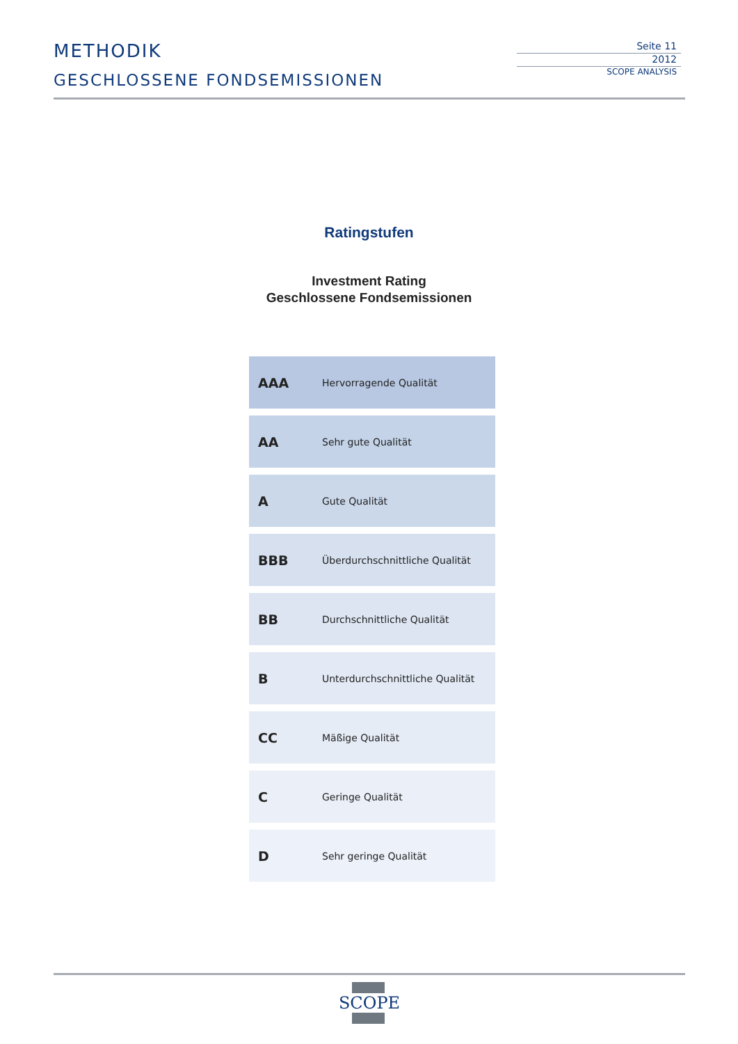METHODIK
GESCHLOSSENE FONDSEMISSIONEN
Seite 11
2012
SCOPE ANALYSIS
Ratingstufen
Investment Rating
Geschlossene Fondsemissionen
| AAA | Hervorragende Qualität |
| AA | Sehr gute Qualität |
| A | Gute Qualität |
| BBB | Überdurchschnittliche Qualität |
| BB | Durchschnittliche Qualität |
| B | Unterdurchschnittliche Qualität |
| CC | Mäßige Qualität |
| C | Geringe Qualität |
| D | Sehr geringe Qualität |
SCOPE